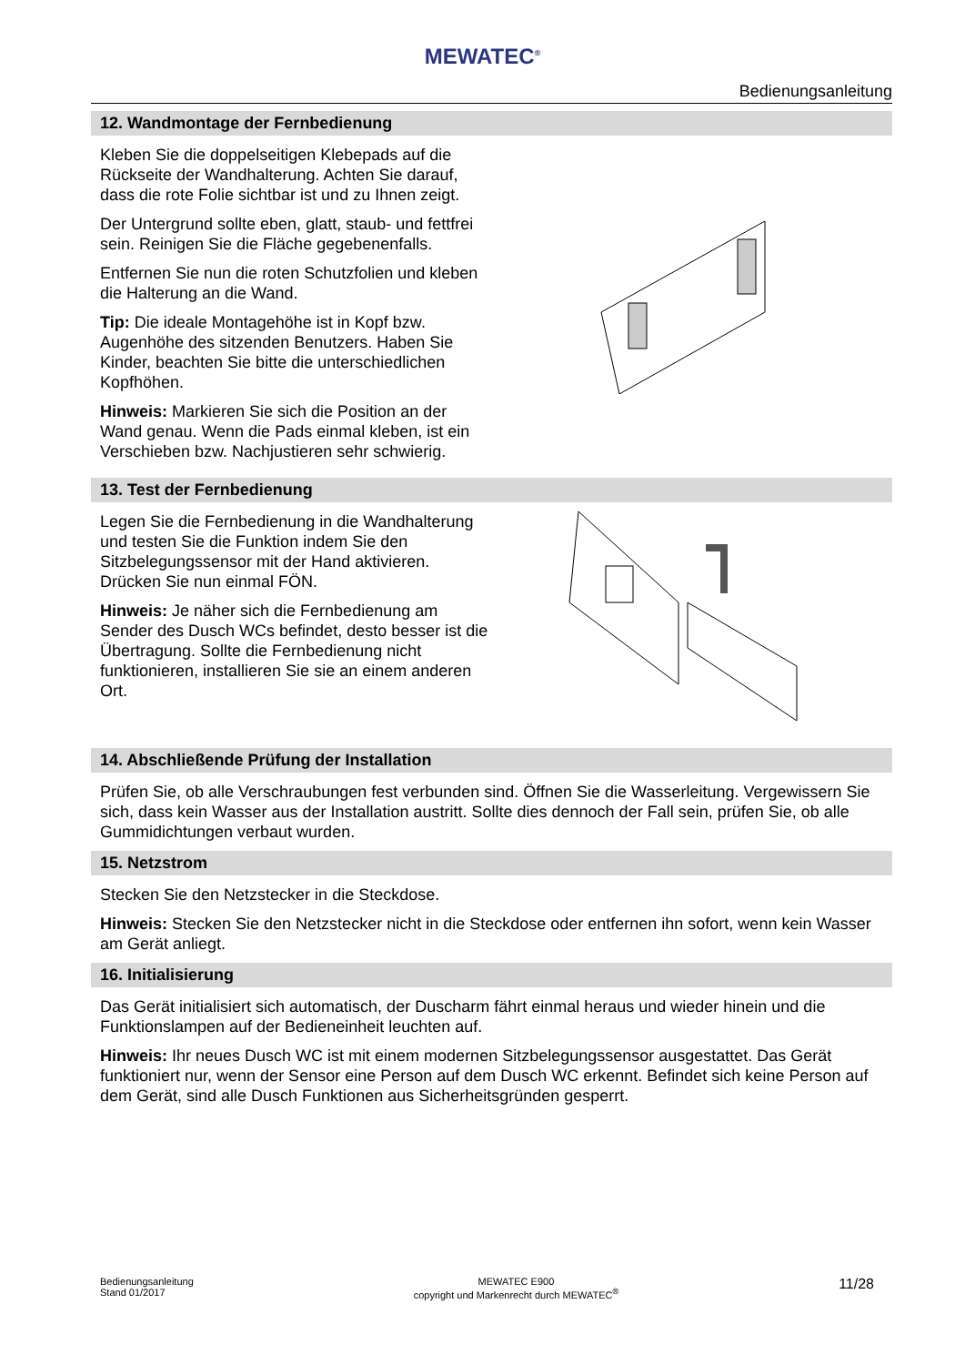MEWATEC<sup>®</sup>
Bedienungsanleitung
12. Wandmontage der Fernbedienung
Kleben Sie die doppelseitigen Klebepads auf die Rückseite der Wandhalterung. Achten Sie darauf, dass die rote Folie sichtbar ist und zu Ihnen zeigt.
Der Untergrund sollte eben, glatt, staub- und fettfrei sein. Reinigen Sie die Fläche gegebenenfalls.
Entfernen Sie nun die roten Schutzfolien und kleben die Halterung an die Wand.
Tip: Die ideale Montagehöhe ist in Kopf bzw. Augenhöhe des sitzenden Benutzers. Haben Sie Kinder, beachten Sie bitte die unterschiedlichen Kopfhöhen.
Hinweis: Markieren Sie sich die Position an der Wand genau. Wenn die Pads einmal kleben, ist ein Verschieben bzw. Nachjustieren sehr schwierig.
13. Test der Fernbedienung
Legen Sie die Fernbedienung in die Wandhalterung und testen Sie die Funktion indem Sie den Sitzbelegungssensor mit der Hand aktivieren. Drücken Sie nun einmal FÖN.
Hinweis: Je näher sich die Fernbedienung am Sender des Dusch WCs befindet, desto besser ist die Übertragung. Sollte die Fernbedienung nicht funktionieren, installieren Sie sie an einem anderen Ort.
14. Abschließende Prüfung der Installation
Prüfen Sie, ob alle Verschraubungen fest verbunden sind. Öffnen Sie die Wasserleitung. Vergewissern Sie sich, dass kein Wasser aus der Installation austritt. Sollte dies dennoch der Fall sein, prüfen Sie, ob alle Gummidichtungen verbaut wurden.
15. Netzstrom
Stecken Sie den Netzstecker in die Steckdose.
Hinweis: Stecken Sie den Netzstecker nicht in die Steckdose oder entfernen ihn sofort, wenn kein Wasser am Gerät anliegt.
16. Initialisierung
Das Gerät initialisiert sich automatisch, der Duscharm fährt einmal heraus und wieder hinein und die Funktionslampen auf der Bedieneinheit leuchten auf.
Hinweis: Ihr neues Dusch WC ist mit einem modernen Sitzbelegungssensor ausgestattet. Das Gerät funktioniert nur, wenn der Sensor eine Person auf dem Dusch WC erkennt. Befindet sich keine Person auf dem Gerät, sind alle Dusch Funktionen aus Sicherheitsgründen gesperrt.
Bedienungsanleitung
Stand 01/2017
MEWATEC E900
copyright und Markenrecht durch MEWATEC<sup>®</sup>
11/28